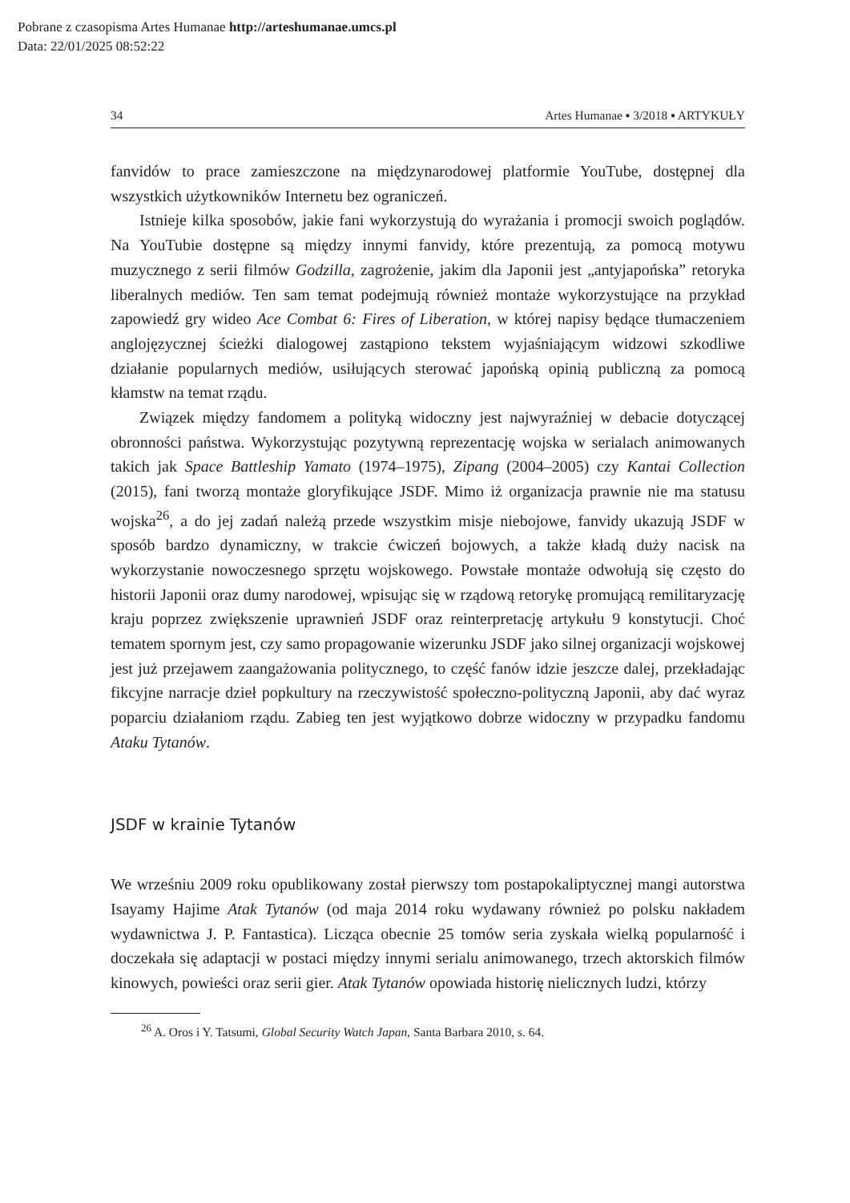Pobrane z czasopisma Artes Humanae http://arteshumanae.umcs.pl
Data: 22/01/2025 08:52:22
34 Artes Humanae ▪ 3/2018 ▪ ARTYKUŁY
fanvidów to prace zamieszczone na międzynarodowej platformie YouTube, dostępnej dla wszystkich użytkowników Internetu bez ograniczeń.
Istnieje kilka sposobów, jakie fani wykorzystują do wyrażania i promocji swoich poglądów. Na YouTubie dostępne są między innymi fanvidy, które prezentują, za pomocą motywu muzycznego z serii filmów Godzilla, zagrożenie, jakim dla Japonii jest „antyjapońska” retoryka liberalnych mediów. Ten sam temat podejmują również montaże wykorzystujące na przykład zapowiedź gry wideo Ace Combat 6: Fires of Liberation, w której napisy będące tłumaczeniem anglojęzycznej ścieżki dialogowej zastąpiono tekstem wyjaśniającym widzowi szkodliwe działanie popularnych mediów, usiłujących sterować japońską opinią publiczną za pomocą kłamstw na temat rządu.
Związek między fandomem a polityką widoczny jest najwyraźniej w debacie dotyczącej obronności państwa. Wykorzystując pozytywną reprezentację wojska w serialach animowanych takich jak Space Battleship Yamato (1974–1975), Zipang (2004–2005) czy Kantai Collection (2015), fani tworzą montaże gloryfikujące JSDF. Mimo iż organizacja prawnie nie ma statusu wojska<sup>26</sup>, a do jej zadań należą przede wszystkim misje niebojowe, fanvidy ukazują JSDF w sposób bardzo dynamiczny, w trakcie ćwiczeń bojowych, a także kładą duży nacisk na wykorzystanie nowoczesnego sprzętu wojskowego. Powstałe montaże odwołują się często do historii Japonii oraz dumy narodowej, wpisując się w rządową retorykę promującą remilitaryzację kraju poprzez zwiększenie uprawnień JSDF oraz reinterpretację artykułu 9 konstytucji. Choć tematem spornym jest, czy samo propagowanie wizerunku JSDF jako silnej organizacji wojskowej jest już przejawem zaangażowania politycznego, to część fanów idzie jeszcze dalej, przekładając fikcyjne narracje dzieł popkultury na rzeczywistość społeczno-polityczną Japonii, aby dać wyraz poparciu działaniom rządu. Zabieg ten jest wyjątkowo dobrze widoczny w przypadku fandomu Ataku Tytanów.
JSDF w krainie Tytanów
We wrześniu 2009 roku opublikowany został pierwszy tom postapokaliptycznej mangi autorstwa Isayamy Hajime Atak Tytanów (od maja 2014 roku wydawany również po polsku nakładem wydawnictwa J. P. Fantastica). Licząca obecnie 25 tomów seria zyskała wielką popularność i doczekała się adaptacji w postaci między innymi serialu animowanego, trzech aktorskich filmów kinowych, powieści oraz serii gier. Atak Tytanów opowiada historię nielicznych ludzi, którzy
<sup>26</sup> A. Oros i Y. Tatsumi, Global Security Watch Japan, Santa Barbara 2010, s. 64.